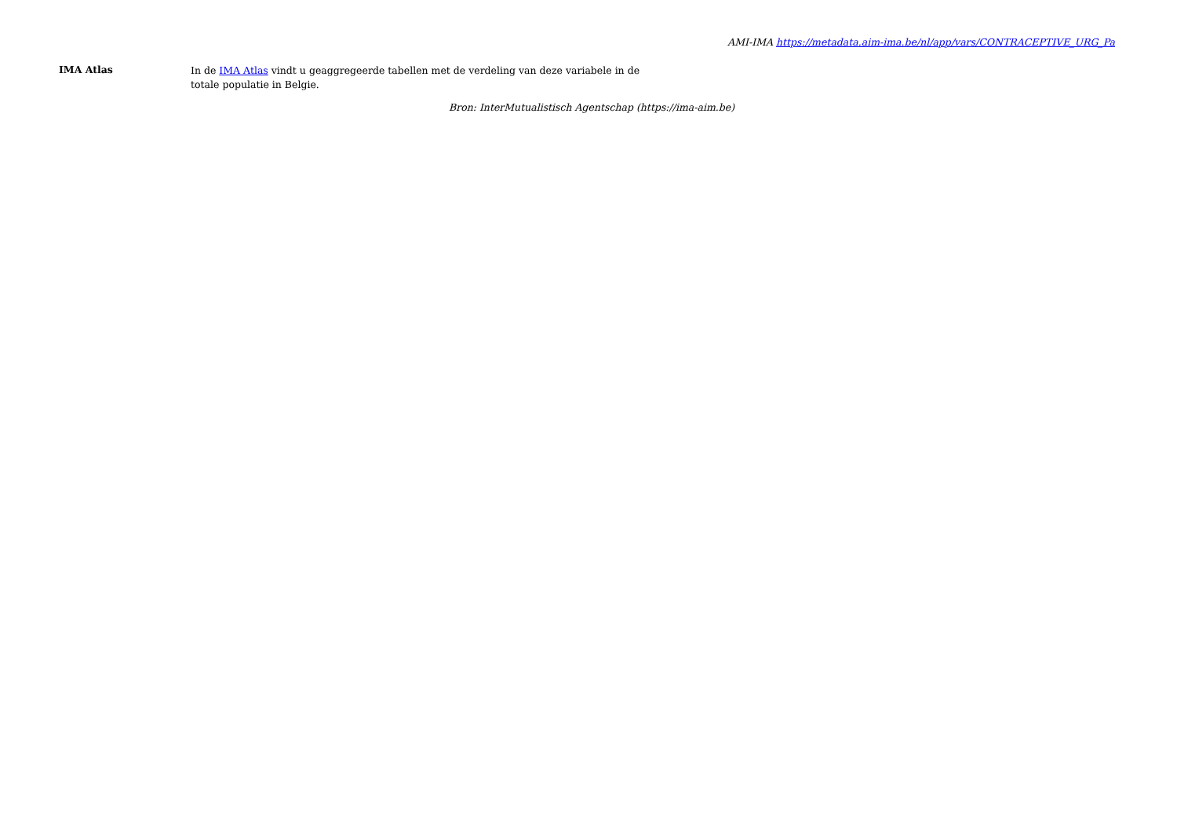AMI-IMA https://metadata.aim-ima.be/nl/app/vars/CONTRACEPTIVE_URG_Pa
IMA Atlas
In de IMA Atlas vindt u geaggregeerde tabellen met de verdeling van deze variabele in de totale populatie in Belgie.
Bron: InterMutualistisch Agentschap (https://ima-aim.be)